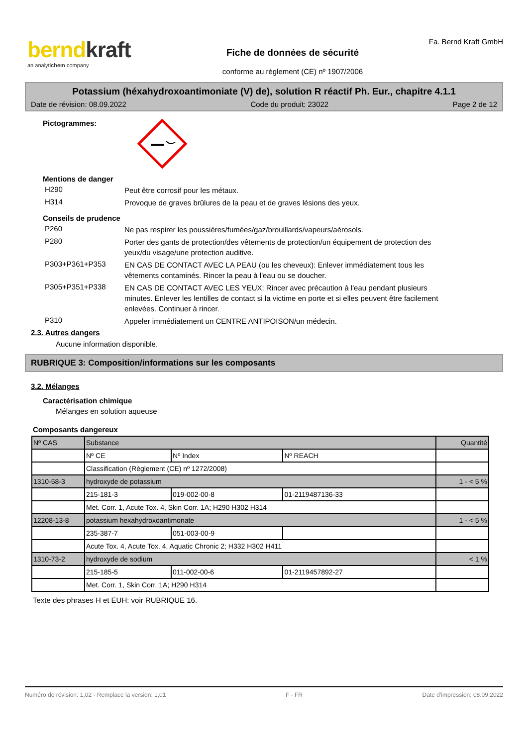berndkraft
an analytichem company
Fiche de données de sécurité
conforme au règlement (CE) nº 1907/2006
Fa. Bernd Kraft GmbH
Potassium (héxahydroxoantimoniate (V) de), solution R réactif Ph. Eur., chapitre 4.1.1
Date de révision: 08.09.2022 Code du produit: 23022 Page 2 de 12
Pictogrammes:
Mentions de danger
H290 Peut être corrosif pour les métaux.
H314 Provoque de graves brûlures de la peau et de graves lésions des yeux.
Conseils de prudence
P260 Ne pas respirer les poussières/fumées/gaz/brouillards/vapeurs/aérosols.
P280 Porter des gants de protection/des vêtements de protection/un équipement de protection des yeux/du visage/une protection auditive.
P303+P361+P353 EN CAS DE CONTACT AVEC LA PEAU (ou les cheveux): Enlever immédiatement tous les vêtements contaminés. Rincer la peau à l'eau ou se doucher.
P305+P351+P338 EN CAS DE CONTACT AVEC LES YEUX: Rincer avec précaution à l'eau pendant plusieurs minutes. Enlever les lentilles de contact si la victime en porte et si elles peuvent être facilement enlevées. Continuer à rincer.
P310 Appeler immédiatement un CENTRE ANTIPOISON/un médecin.
2.3. Autres dangers
Aucune information disponible.
RUBRIQUE 3: Composition/informations sur les composants
3.2. Mélanges
Caractérisation chimique
Mélanges en solution aqueuse
Composants dangereux
| Nº CAS | Substance | | | Quantité |
| | Nº CE | Nº Index | Nº REACH | |
| | Classification (Règlement (CE) nº 1272/2008) | | | |
| 1310-58-3 | hydroxyde de potassium | | | 1 - < 5 % |
| | 215-181-3 | 019-002-00-8 | 01-2119487136-33 | |
| | Met. Corr. 1, Acute Tox. 4, Skin Corr. 1A; H290 H302 H314 | | | |
| 12208-13-8 | potassium hexahydroxoantimonate | | | 1 - < 5 % |
| | 235-387-7 | 051-003-00-9 | | |
| | Acute Tox. 4, Acute Tox. 4, Aquatic Chronic 2; H332 H302 H411 | | | |
| 1310-73-2 | hydroxyde de sodium | | | < 1 % |
| | 215-185-5 | 011-002-00-6 | 01-2119457892-27 | |
| | Met. Corr. 1, Skin Corr. 1A; H290 H314 | | | |
Texte des phrases H et EUH: voir RUBRIQUE 16.
Numéro de révision: 1,02 - Remplace la version: 1,01 F - FR Date d'impression: 08.09.2022